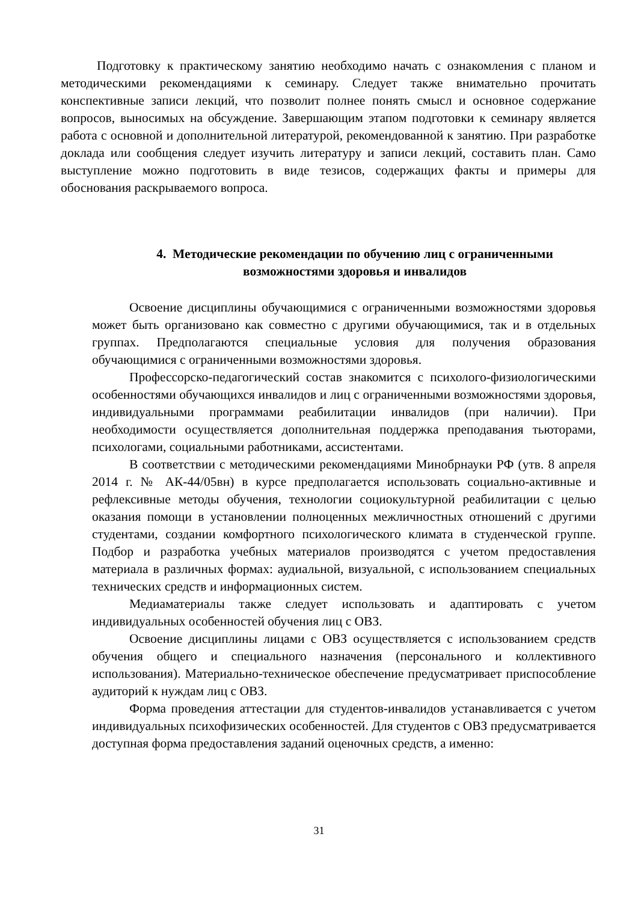Подготовку к практическому занятию необходимо начать с ознакомления с планом и методическими рекомендациями к семинару. Следует также внимательно прочитать конспективные записи лекций, что позволит полнее понять смысл и основное содержание вопросов, выносимых на обсуждение. Завершающим этапом подготовки к семинару является работа с основной и дополнительной литературой, рекомендованной к занятию. При разработке доклада или сообщения следует изучить литературу и записи лекций, составить план. Само выступление можно подготовить в виде тезисов, содержащих факты и примеры для обоснования раскрываемого вопроса.
4. Методические рекомендации по обучению лиц с ограниченными возможностями здоровья и инвалидов
Освоение дисциплины обучающимися с ограниченными возможностями здоровья может быть организовано как совместно с другими обучающимися, так и в отдельных группах. Предполагаются специальные условия для получения образования обучающимися с ограниченными возможностями здоровья.
Профессорско-педагогический состав знакомится с психолого-физиологическими особенностями обучающихся инвалидов и лиц с ограниченными возможностями здоровья, индивидуальными программами реабилитации инвалидов (при наличии). При необходимости осуществляется дополнительная поддержка преподавания тьюторами, психологами, социальными работниками, ассистентами.
В соответствии с методическими рекомендациями Минобрнауки РФ (утв. 8 апреля 2014 г. № АК-44/05вн) в курсе предполагается использовать социально-активные и рефлексивные методы обучения, технологии социокультурной реабилитации с целью оказания помощи в установлении полноценных межличностных отношений с другими студентами, создании комфортного психологического климата в студенческой группе. Подбор и разработка учебных материалов производятся с учетом предоставления материала в различных формах: аудиальной, визуальной, с использованием специальных технических средств и информационных систем.
Медиаматериалы также следует использовать и адаптировать с учетом индивидуальных особенностей обучения лиц с ОВЗ.
Освоение дисциплины лицами с ОВЗ осуществляется с использованием средств обучения общего и специального назначения (персонального и коллективного использования). Материально-техническое обеспечение предусматривает приспособление аудиторий к нуждам лиц с ОВЗ.
Форма проведения аттестации для студентов-инвалидов устанавливается с учетом индивидуальных психофизических особенностей. Для студентов с ОВЗ предусматривается доступная форма предоставления заданий оценочных средств, а именно:
31